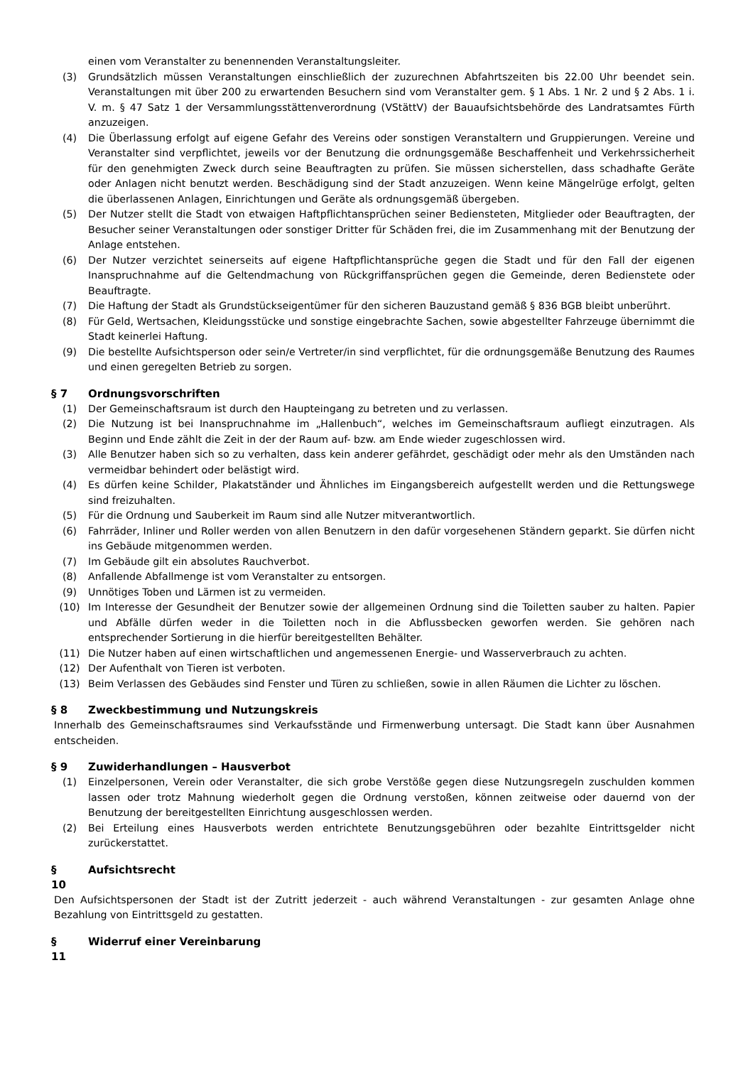einen vom Veranstalter zu benennenden Veranstaltungsleiter.
(3) Grundsätzlich müssen Veranstaltungen einschließlich der zuzurechnen Abfahrtszeiten bis 22.00 Uhr beendet sein. Veranstaltungen mit über 200 zu erwartenden Besuchern sind vom Veranstalter gem. § 1 Abs. 1 Nr. 2 und § 2 Abs. 1 i. V. m. § 47 Satz 1 der Versammlungsstättenverordnung (VStättV) der Bauaufsichtsbehörde des Landratsamtes Fürth anzuzeigen.
(4) Die Überlassung erfolgt auf eigene Gefahr des Vereins oder sonstigen Veranstaltern und Gruppierungen. Vereine und Veranstalter sind verpflichtet, jeweils vor der Benutzung die ordnungsgemäße Beschaffenheit und Verkehrssicherheit für den genehmigten Zweck durch seine Beauftragten zu prüfen. Sie müssen sicherstellen, dass schadhafte Geräte oder Anlagen nicht benutzt werden. Beschädigung sind der Stadt anzuzeigen. Wenn keine Mängelrüge erfolgt, gelten die überlassenen Anlagen, Einrichtungen und Geräte als ordnungsgemäß übergeben.
(5) Der Nutzer stellt die Stadt von etwaigen Haftpflichtansprüchen seiner Bediensteten, Mitglieder oder Beauftragten, der Besucher seiner Veranstaltungen oder sonstiger Dritter für Schäden frei, die im Zusammenhang mit der Benutzung der Anlage entstehen.
(6) Der Nutzer verzichtet seinerseits auf eigene Haftpflichtansprüche gegen die Stadt und für den Fall der eigenen Inanspruchnahme auf die Geltendmachung von Rückgriffansprüchen gegen die Gemeinde, deren Bedienstete oder Beauftragte.
(7) Die Haftung der Stadt als Grundstückseigentümer für den sicheren Bauzustand gemäß § 836 BGB bleibt unberührt.
(8) Für Geld, Wertsachen, Kleidungsstücke und sonstige eingebrachte Sachen, sowie abgestellter Fahrzeuge übernimmt die Stadt keinerlei Haftung.
(9) Die bestellte Aufsichtsperson oder sein/e Vertreter/in sind verpflichtet, für die ordnungsgemäße Benutzung des Raumes und einen geregelten Betrieb zu sorgen.
§ 7 Ordnungsvorschriften
(1) Der Gemeinschaftsraum ist durch den Haupteingang zu betreten und zu verlassen.
(2) Die Nutzung ist bei Inanspruchnahme im „Hallenbuch“, welches im Gemeinschaftsraum aufliegt einzutragen. Als Beginn und Ende zählt die Zeit in der der Raum auf- bzw. am Ende wieder zugeschlossen wird.
(3) Alle Benutzer haben sich so zu verhalten, dass kein anderer gefährdet, geschädigt oder mehr als den Umständen nach vermeidbar behindert oder belästigt wird.
(4) Es dürfen keine Schilder, Plakatständer und Ähnliches im Eingangsbereich aufgestellt werden und die Rettungswege sind freizuhalten.
(5) Für die Ordnung und Sauberkeit im Raum sind alle Nutzer mitverantwortlich.
(6) Fahrräder, Inliner und Roller werden von allen Benutzern in den dafür vorgesehenen Ständern geparkt. Sie dürfen nicht ins Gebäude mitgenommen werden.
(7) Im Gebäude gilt ein absolutes Rauchverbot.
(8) Anfallende Abfallmenge ist vom Veranstalter zu entsorgen.
(9) Unnötiges Toben und Lärmen ist zu vermeiden.
(10) Im Interesse der Gesundheit der Benutzer sowie der allgemeinen Ordnung sind die Toiletten sauber zu halten. Papier und Abfälle dürfen weder in die Toiletten noch in die Abflussbecken geworfen werden. Sie gehören nach entsprechender Sortierung in die hierfür bereitgestellten Behälter.
(11) Die Nutzer haben auf einen wirtschaftlichen und angemessenen Energie- und Wasserverbrauch zu achten.
(12) Der Aufenthalt von Tieren ist verboten.
(13) Beim Verlassen des Gebäudes sind Fenster und Türen zu schließen, sowie in allen Räumen die Lichter zu löschen.
§ 8 Zweckbestimmung und Nutzungskreis
Innerhalb des Gemeinschaftsraumes sind Verkaufsstände und Firmenwerbung untersagt. Die Stadt kann über Ausnahmen entscheiden.
§ 9 Zuwiderhandlungen – Hausverbot
(1) Einzelpersonen, Verein oder Veranstalter, die sich grobe Verstöße gegen diese Nutzungsregeln zuschulden kommen lassen oder trotz Mahnung wiederholt gegen die Ordnung verstoßen, können zeitweise oder dauernd von der Benutzung der bereitgestellten Einrichtung ausgeschlossen werden.
(2) Bei Erteilung eines Hausverbots werden entrichtete Benutzungsgebühren oder bezahlte Eintrittsgelder nicht zurückerstattet.
§
10 Aufsichtsrecht
Den Aufsichtspersonen der Stadt ist der Zutritt jederzeit - auch während Veranstaltungen - zur gesamten Anlage ohne Bezahlung von Eintrittsgeld zu gestatten.
§
11 Widerruf einer Vereinbarung